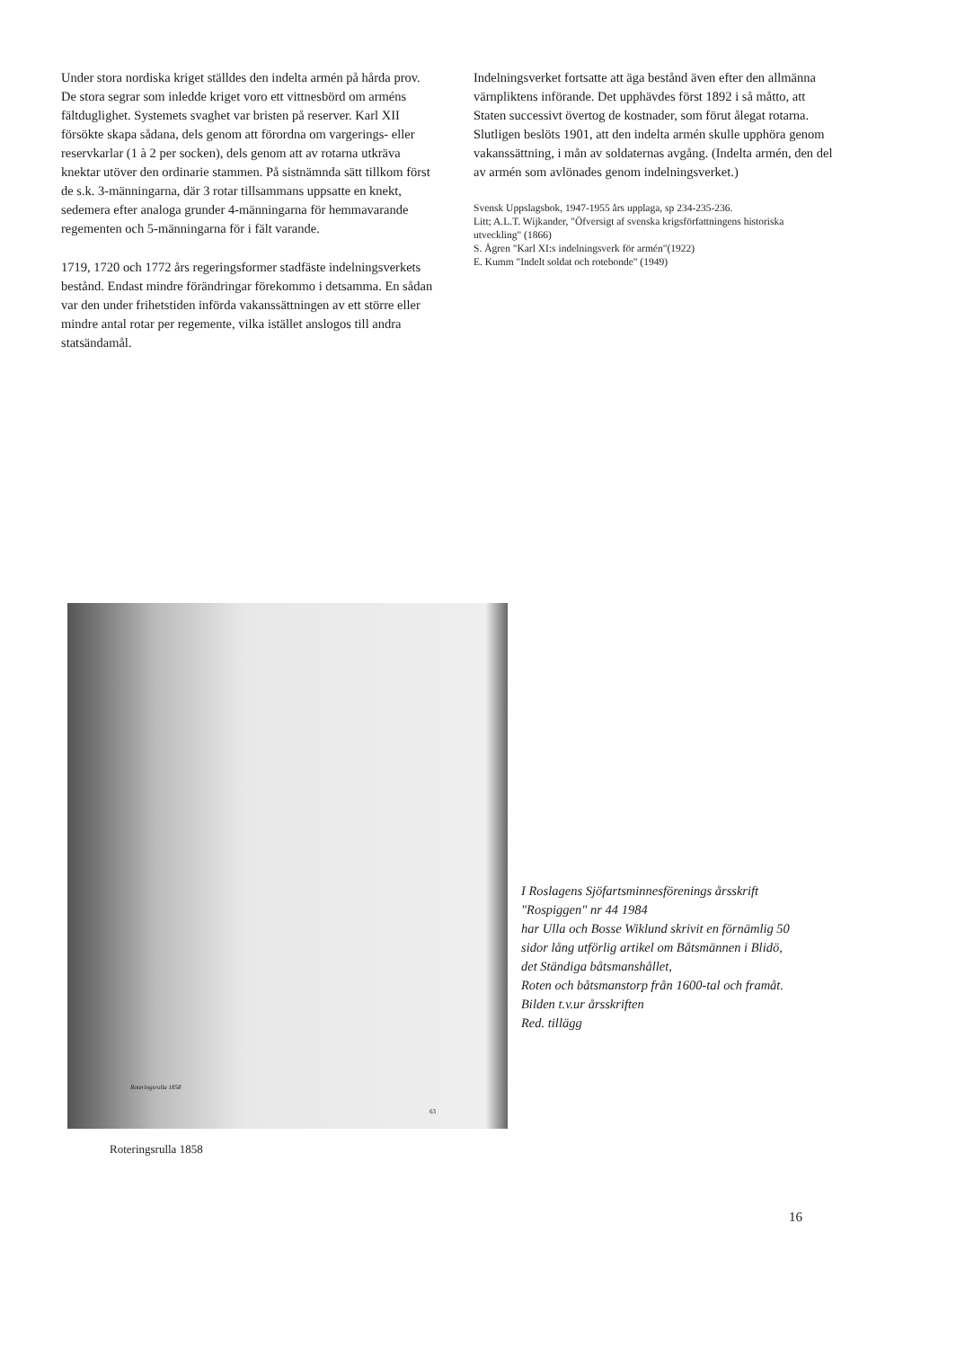Under stora nordiska kriget ställdes den indelta armén på hårda prov. De stora segrar som inledde kriget voro ett vittnesbörd om arméns fältduglighet. Systemets svaghet var bristen på reserver. Karl XII försökte skapa sådana, dels genom att förordna om vargerings- eller reservkarlar (1 à 2 per socken), dels genom att av rotarna utkräva knektar utöver den ordinarie stammen. På sistnämnda sätt tillkom först de s.k. 3-männingarna, där 3 rotar tillsammans uppsatte en knekt, sedemera efter analoga grunder 4-männingarna för hemmavarande regementen och 5-männingarna för i fält varande.
1719, 1720 och 1772 års regeringsformer stadfäste indelningsverkets bestånd. Endast mindre förändringar förekommo i detsamma. En sådan var den under frihetstiden införda vakanssättningen av ett större eller mindre antal rotar per regemente, vilka istället anslogos till andra statsändamål.
Indelningsverket fortsatte att äga bestånd även efter den allmänna värnpliktens införande. Det upphävdes först 1892 i så måtto, att Staten successivt övertog de kostnader, som förut ålegat rotarna. Slutligen beslöts 1901, att den indelta armén skulle upphöra genom vakanssättning, i mån av soldaternas avgång. (Indelta armén, den del av armén som avlönades genom indelningsverket.)
Svensk Uppslagsbok, 1947-1955 års upplaga, sp 234-235-236.
Litt; A.L.T. Wijkander, "Öfversigt af svenska krigsförfattningens historiska utveckling" (1866)
S. Ågren "Karl XI:s indelningsverk för armén"(1922)
E. Kumm "Indelt soldat och rotebonde" (1949)
Roteringsrulla 1858
63
I Roslagens Sjöfartsminnesförenings årsskrift "Rospiggen" nr 44 1984
har Ulla och Bosse Wiklund skrivit en förnämlig 50 sidor lång utförlig artikel om Båtsmännen i Blidö,
det Ständiga båtsmanshållet,
Roten och båtsmanstorp från 1600-tal och framåt.
Bilden t.v.ur årsskriften
Red. tillägg
Roteringsrulla 1858
16